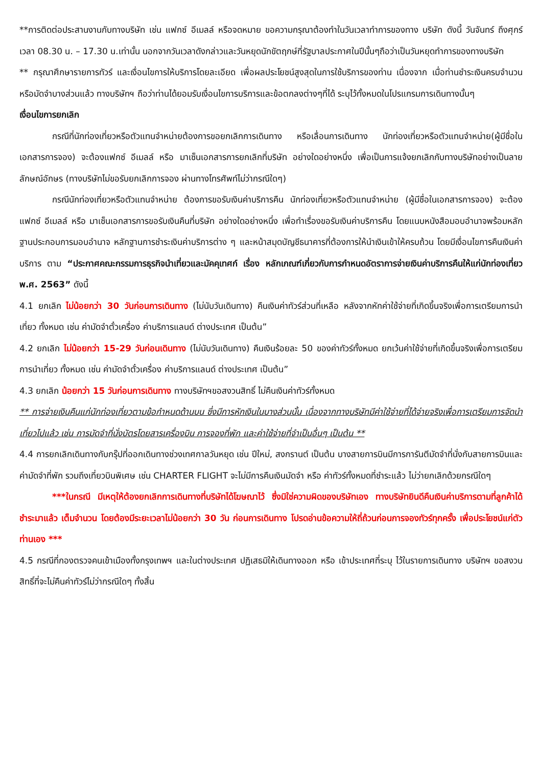**การติดต่อประสานงานกับทางบริษัท เช่น แฟกซ์ อีเมลล์ หรือจดหมาย ขอความกรุณาต้องทำในวันเวลาทำการของทาง บริษัท ดังนี้ วันจันทร์ ถึงศุกร์ เวลา 08.30 น. – 17.30 น.เท่านั้น นอกจากวันเวลาดังกล่าวและวันหยุดนักขัตฤกษ์ที่รัฐบาลประกาศในปีนั้นๆถือว่าเป็นวันหยุดทำการของทางบริษัท
** กรุณาศึกษารายการทัวร์ และเงื่อนไขการให้บริการโดยละเอียด เพื่อผลประโยชน์สูงสุดในการใช้บริการของท่าน เนื่องจาก เมื่อท่านชำระเงินครบจำนวนหรือมัดจำบางส่วนแล้ว ทางบริษัทฯ ถือว่าท่านได้ยอมรับเงื่อนไขการบริการและข้อตกลงต่างๆที่ได้ ระบุไว้ทั้งหมดในโปรแกรมการเดินทางนั้นๆ
เงื่อนไขการยกเลิก
กรณีที่นักท่องเที่ยวหรือตัวแทนจำหน่ายต้องการขอยกเลิกการเดินทาง หรือเลื่อนการเดินทาง นักท่องเที่ยวหรือตัวแทนจำหน่าย(ผู้มีชื่อในเอกสารการจอง) จะต้องแฟกซ์ อีเมลล์ หรือ มาเซ็นเอกสารการยกเลิกที่บริษัท อย่างใดอย่างหนึ่ง เพื่อเป็นการแจ้งยกเลิกกับทางบริษัทอย่างเป็นลายลักษณ์อักษร (ทางบริษัทไม่ขอรับยกเลิกการจอง ผ่านทางโทรศัพท์ไม่ว่ากรณีใดๆ)
กรณีนักท่องเที่ยวหรือตัวแทนจำหน่าย ต้องการขอรับเงินค่าบริการคืน นักท่องเที่ยวหรือตัวแทนจำหน่าย (ผู้มีชื่อในเอกสารการจอง) จะต้องแฟกซ์ อีเมลล์ หรือ มาเซ็นเอกสารการขอรับเงินคืนที่บริษัท อย่างใดอย่างหนึ่ง เพื่อทำเรื่องขอรับเงินค่าบริการคืน โดยแนบหนังสือมอบอำนาจพร้อมหลักฐานประกอบการมอบอำนาจ หลักฐานการชำระเงินค่าบริการต่าง ๆ และหน้าสมุดบัญชีธนาคารที่ต้องการให้นำเงินเข้าให้ครบถ้วน โดยมีเงื่อนไขการคืนเงินค่าบริการ ตาม “ประกาศคณะกรรมการธุรกิจนำเที่ยวและมัคคุเทศก์ เรื่อง หลักเกณฑ์เกี่ยวกับการกำหนดอัตราการจ่ายเงินค่าบริการคืนให้แก่นักท่องเที่ยว พ.ศ. 2563” ดังนี้
4.1 ยกเลิก ไม่น้อยกว่า 30 วันก่อนการเดินทาง (ไม่นับวันเดินทาง) คืนเงินค่าทัวร์ส่วนที่เหลือ หลังจากหักค่าใช้จ่ายที่เกิดขึ้นจริงเพื่อการเตรียมการนำเที่ยว ทั้งหมด เช่น ค่ามัดจำตั๋วเครื่อง ค่าบริการแลนด์ ต่างประเทศ เป็นต้น”
4.2 ยกเลิก ไม่น้อยกว่า 15-29 วันก่อนเดินทาง (ไม่นับวันเดินทาง) คืนเงินร้อยละ 50 ของค่าทัวร์ทั้งหมด ยกเว้นค่าใช้จ่ายที่เกิดขึ้นจริงเพื่อการเตรียมการนำเที่ยว ทั้งหมด เช่น ค่ามัดจำตั๋วเครื่อง ค่าบริการแลนด์ ต่างประเทศ เป็นต้น”
4.3 ยกเลิก น้อยกว่า 15 วันก่อนการเดินทาง ทางบริษัทฯขอสงวนสิทธิ์ ไม่คืนเงินค่าทัวร์ทั้งหมด
** การจ่ายเงินคืนแก่นักท่องเที่ยวตามข้อกำหนดด้านบน ซึ่งมีการหักเงินในบางส่วนนั้น เนื่องจากทางบริษัทมีค่าใช้จ่ายที่ได้จ่ายจริงเพื่อการเตรียมการจัดนำเที่ยวไปแล้ว เช่น การมัดจำที่นั่งบัตรโดยสารเครื่องบิน การจองที่พัก และค่าใช้จ่ายที่จำเป็นอื่นๆ เป็นต้น **
4.4 การยกเลิกเดินทางกับกรุ๊ปที่ออกเดินทางช่วงเทศกาลวันหยุด เช่น ปีใหม่, สงกรานต์ เป็นต้น บางสายการบินมีการการันตีมัดจำที่นั่งกับสายการบินและค่ามัดจำที่พัก รวมถึงเที่ยวบินพิเศษ เช่น CHARTER FLIGHT จะไม่มีการคืนเงินมัดจำ หรือ ค่าทัวร์ทั้งหมดที่ชำระแล้ว ไม่ว่ายกเลิกด้วยกรณีใดๆ
***ในกรณี มีเหตุให้ต้องยกเลิกการเดินทางที่บริษัทได้โฆษณาไว้ ซึ่งมิใช่ความผิดของบริษัทเอง ทางบริษัทยินดีคืนเงินค่าบริการตามที่ลูกค้าได้ชำระมาแล้ว เต็มจำนวน โดยต้องมีระยะเวลาไม่น้อยกว่า 30 วัน ก่อนการเดินทาง โปรดอ่านข้อความให้ถี่ถ้วนก่อนการจองทัวร์ทุกครั้ง เพื่อประโยชน์แก่ตัวท่านเอง ***
4.5 กรณีที่กองตรวจคนเข้าเมืองทั้งกรุงเทพฯ และในต่างประเทศ ปฏิเสธมิให้เดินทางออก หรือ เข้าประเทศที่ระบุ ไว้ในรายการเดินทาง บริษัทฯ ขอสงวนสิทธิ์ที่จะไม่คืนค่าทัวร์ไม่ว่ากรณีใดๆ ทั้งสิ้น